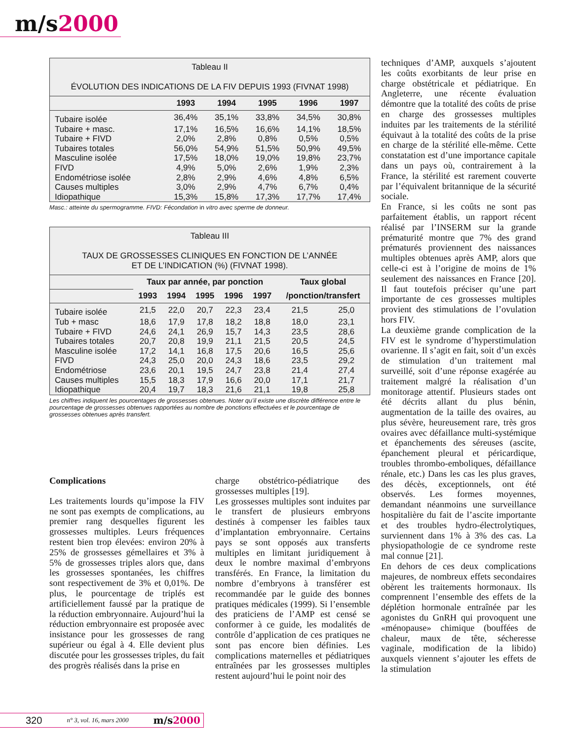m/s2000
Tableau II
ÉVOLUTION DES INDICATIONS DE LA FIV DEPUIS 1993 (FIVNAT 1998)
| | 1993 | 1994 | 1995 | 1996 | 1997 |
| --- | --- | --- | --- | --- | --- |
| Tubaire isolée | 36,4% | 35,1% | 33,8% | 34,5% | 30,8% |
| Tubaire + masc. | 17,1% | 16,5% | 16,6% | 14,1% | 18,5% |
| Tubaire + FIVD | 2,0% | 2,8% | 0,8% | 0,5% | 0,5% |
| Tubaires totales | 56,0% | 54,9% | 51,5% | 50,9% | 49,5% |
| Masculine isolée | 17,5% | 18,0% | 19,0% | 19,8% | 23,7% |
| FIVD | 4,9% | 5,0% | 2,6% | 1,9% | 2,3% |
| Endométriose isolée | 2,8% | 2,9% | 4,6% | 4,8% | 6,5% |
| Causes multiples | 3,0% | 2,9% | 4,7% | 6,7% | 0,4% |
| Idiopathique | 15,3% | 15,8% | 17,3% | 17,7% | 17,4% |
Masc.: atteinte du spermogramme. FIVD: Fécondation in vitro avec sperme de donneur.
Tableau III
TAUX DE GROSSESSES CLINIQUES EN FONCTION DE L’ANNÉE
ET DE L’INDICATION (%) (FIVNAT 1998).
| | Taux par année, par ponction | | | | | Taux global | |
| --- | --- | --- | --- | --- | --- | --- | --- |
| | 1993 | 1994 | 1995 | 1996 | 1997 | /ponction/transfert | |
| Tubaire isolée | 21,5 | 22,0 | 20,7 | 22,3 | 23,4 | 21,5 | 25,0 |
| Tub + masc | 18,6 | 17,9 | 17,8 | 18,2 | 18,8 | 18,0 | 23,1 |
| Tubaire + FIVD | 24,6 | 24,1 | 26,9 | 15,7 | 14,3 | 23,5 | 28,6 |
| Tubaires totales | 20,7 | 20,8 | 19,9 | 21,1 | 21,5 | 20,5 | 24,5 |
| Masculine isolée | 17,2 | 14,1 | 16,8 | 17,5 | 20,6 | 16,5 | 25,6 |
| FIVD | 24,3 | 25,0 | 20,0 | 24,3 | 18,6 | 23,5 | 29,2 |
| Endométriose | 23,6 | 20,1 | 19,5 | 24,7 | 23,8 | 21,4 | 27,4 |
| Causes multiples | 15,5 | 18,3 | 17,9 | 16,6 | 20,0 | 17,1 | 21,7 |
| Idiopathique | 20,4 | 19,7 | 18,3 | 21,6 | 21,1 | 19,8 | 25,8 |
Les chiffres indiquent les pourcentages de grossesses obtenues. Noter qu’il existe une discrète différence entre le pourcentage de grossesses obtenues rapportées au nombre de ponctions effectuées et le pourcentage de grossesses obtenues après transfert.
Complications
Les traitements lourds qu’impose la FIV ne sont pas exempts de complications, au premier rang desquelles figurent les grossesses multiples. Leurs fréquences restent bien trop élevées: environ 20% à 25% de grossesses gémellaires et 3% à 5% de grossesses triples alors que, dans les grossesses spontanées, les chiffres sont respectivement de 3% et 0,01%. De plus, le pourcentage de triplés est artificiellement faussé par la pratique de la réduction embryonnaire. Aujourd’hui la réduction embryonnaire est proposée avec insistance pour les grossesses de rang supérieur ou égal à 4. Elle devient plus discutée pour les grossesses triples, du fait des progrès réalisés dans la prise en
charge obstétrico-pédiatrique des grossesses multiples [19].
Les grossesses multiples sont induites par le transfert de plusieurs embryons destinés à compenser les faibles taux d’implantation embryonnaire. Certains pays se sont opposés aux transferts multiples en limitant juridiquement à deux le nombre maximal d’embryons transférés. En France, la limitation du nombre d’embryons à transférer est recommandée par le guide des bonnes pratiques médicales (1999). Si l’ensemble des praticiens de l’AMP est censé se conformer à ce guide, les modalités de contrôle d’application de ces pratiques ne sont pas encore bien définies. Les complications maternelles et pédiatriques entraînées par les grossesses multiples restent aujourd’hui le point noir des
techniques d’AMP, auxquels s’ajoutent les coûts exorbitants de leur prise en charge obstétricale et pédiatrique. En Angleterre, une récente évaluation démontre que la totalité des coûts de prise en charge des grossesses multiples induites par les traitements de la stérilité équivaut à la totalité des coûts de la prise en charge de la stérilité elle-même. Cette constatation est d’une importance capitale dans un pays où, contrairement à la France, la stérilité est rarement couverte par l’équivalent britannique de la sécurité sociale.
En France, si les coûts ne sont pas parfaitement établis, un rapport récent réalisé par l’INSERM sur la grande prématurité montre que 7% des grand prématurés proviennent des naissances multiples obtenues après AMP, alors que celle-ci est à l’origine de moins de 1% seulement des naissances en France [20]. Il faut toutefois préciser qu’une part importante de ces grossesses multiples provient des stimulations de l’ovulation hors FIV.
La deuxième grande complication de la FIV est le syndrome d’hyperstimulation ovarienne. Il s’agit en fait, soit d’un excès de stimulation d’un traitement mal surveillé, soit d’une réponse exagérée au traitement malgré la réalisation d’un monitorage attentif. Plusieurs stades ont été décrits allant du plus bénin, augmentation de la taille des ovaires, au plus sévère, heureusement rare, très gros ovaires avec défaillance multi-systémique et épanchements des séreuses (ascite, épanchement pleural et péricardique, troubles thrombo-emboliques, défaillance rénale, etc.) Dans les cas les plus graves, des décès, exceptionnels, ont été observés. Les formes moyennes, demandant néanmoins une surveillance hospitalière du fait de l’ascite importante et des troubles hydro-électrolytiques, surviennent dans 1% à 3% des cas. La physiopathologie de ce syndrome reste mal connue [21].
En dehors de ces deux complications majeures, de nombreux effets secondaires obèrent les traitements hormonaux. Ils comprennent l’ensemble des effets de la déplétion hormonale entraînée par les agonistes du GnRH qui provoquent une «ménopause» chimique (bouffées de chaleur, maux de tête, sécheresse vaginale, modification de la libido) auxquels viennent s’ajouter les effets de la stimulation
320 n° 3, vol. 16, mars 2000 m/s2000